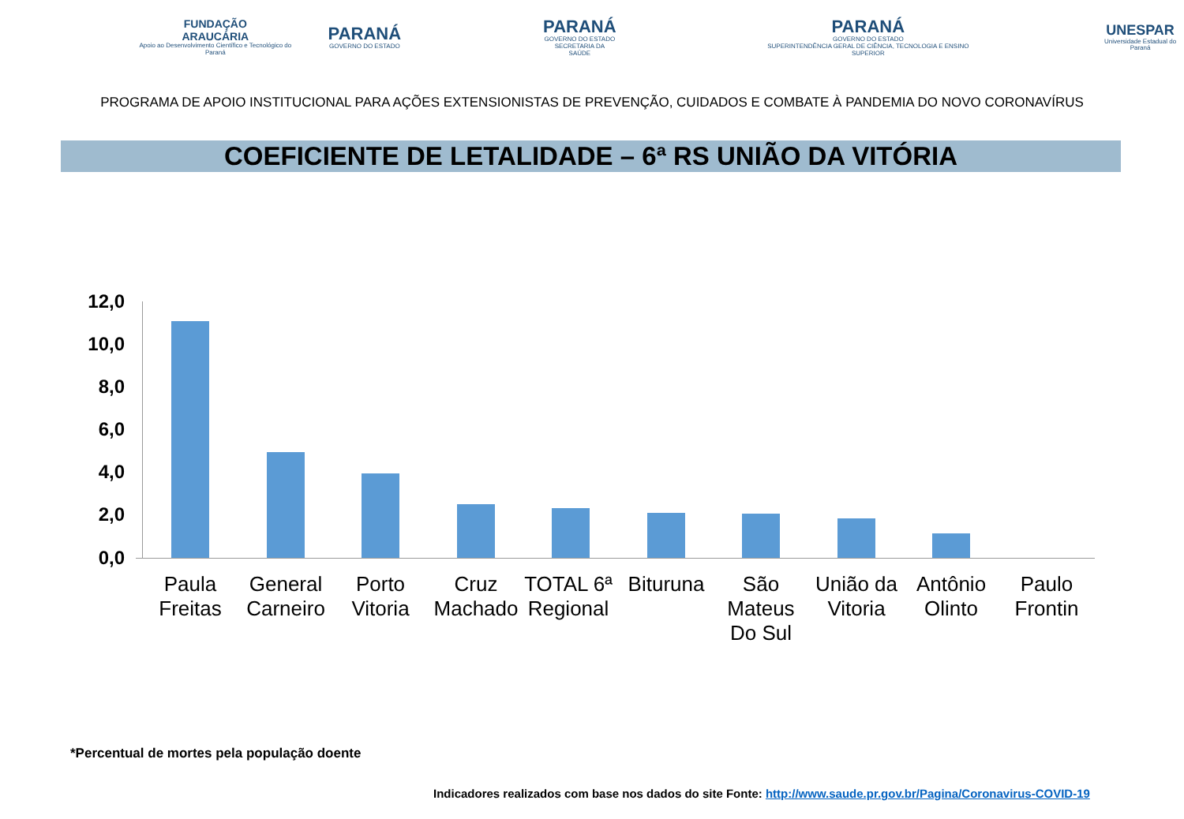FUNDAÇÃO
ARAUCÁRIA
Apoio ao Desenvolvimento Científico e Tecnológico do Paraná
PARANÁ
GOVERNO DO ESTADO
PARANÁ
GOVERNO DO ESTADO
SECRETARIA DA SAÚDE
PARANÁ
GOVERNO DO ESTADO
SUPERINTENDÊNCIA GERAL DE CIÊNCIA, TECNOLOGIA E ENSINO SUPERIOR
UNESPAR
Universidade Estadual do Paraná
PROGRAMA DE APOIO INSTITUCIONAL PARA AÇÕES EXTENSIONISTAS DE PREVENÇÃO, CUIDADOS E COMBATE À PANDEMIA DO NOVO CORONAVÍRUS
COEFICIENTE DE LETALIDADE – 6ª RS UNIÃO DA VITÓRIA
12,0
10,0
8,0
6,0
4,0
2,0
0,0
Paula Freitas
General Carneiro
Porto Vitoria
Cruz Machado
TOTAL 6ª Regional
Bituruna
São Mateus Do Sul
União da Vitoria
Antônio Olinto
Paulo Frontin
*Percentual de mortes pela população doente
Indicadores realizados com base nos dados do site Fonte: http://www.saude.pr.gov.br/Pagina/Coronavirus-COVID-19